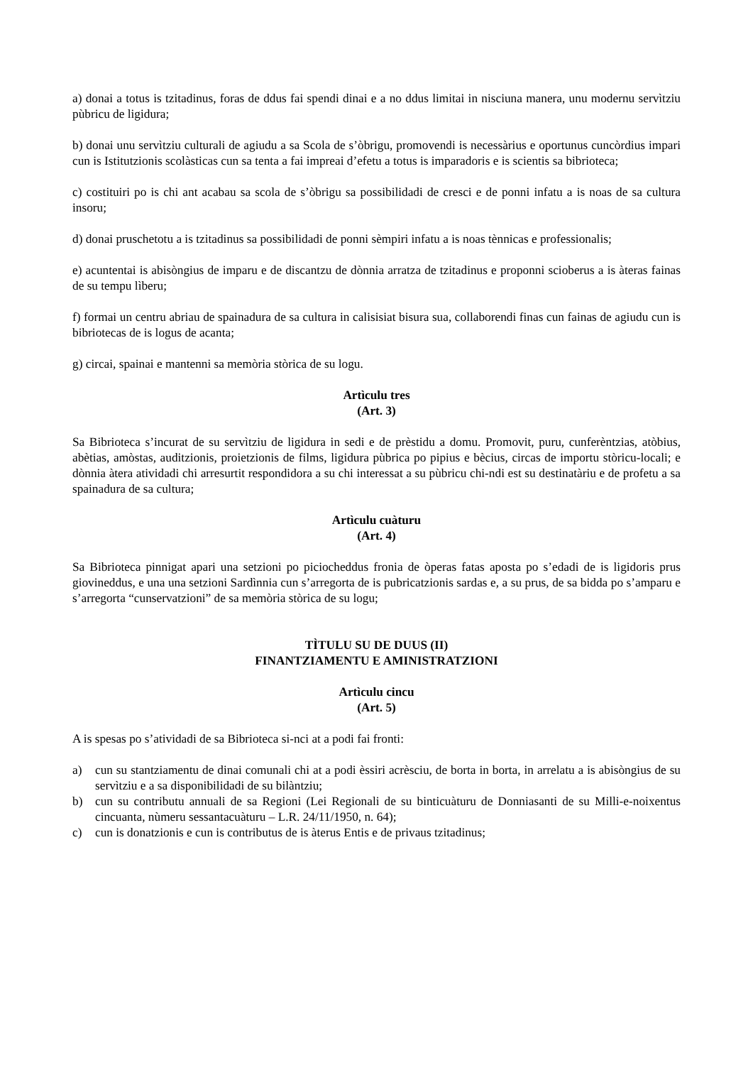a) donai a totus is tzitadinus, foras de ddus fai spendi dinai e a no ddus limitai in nisciuna manera, unu modernu servìtziu pùbricu de ligidura;
b) donai unu servìtziu culturali de agiudu a sa Scola de s’òbrigu, promovendi is necessàrius e oportunus cuncòrdius impari cun is Istitutzionis scolàsticas cun sa tenta a fai impreai d’efetu a totus is imparadoris e is scientis sa bibrioteca;
c) costituiri po is chi ant acabau sa scola de s’òbrigu sa possibilidadi de cresci e de ponni infatu a is noas de sa cultura insoru;
d) donai pruschetotu a is tzitadinus sa possibilidadi de ponni sèmpiri infatu a is noas tènnicas e professionalis;
e) acuntentai is abisòngius de imparu e de discantzu de dònnia arratza de tzitadinus e proponni scioberus a is àteras fainas de su tempu lìberu;
f) formai un centru abriau de spainadura de sa cultura in calisisiat bisura sua, collaborendi finas cun fainas de agiudu cun is bibriotecas de is logus de acanta;
g) circai, spainai e mantenni sa memòria stòrica de su logu.
Artìculu tres
(Art. 3)
Sa Bibrioteca s’incurat de su servìtziu de ligidura in sedi e de prèstidu a domu. Promovit, puru, cunferèntzias, atòbius, abètias, amòstas, auditzionis, proietzionis de films, ligidura pùbrica po pipius e bècius, circas de importu stòricu-locali; e dònnia àtera atividadi chi arresurtit respondidora a su chi interessat a su pùbricu chi-ndi est su destinatàriu e de profetu a sa spainadura de sa cultura;
Artìculu cuàturu
(Art. 4)
Sa Bibrioteca pinnigat apari una setzioni po piciocheddus fronia de òperas fatas aposta po s’edadi de is ligidoris prus giovineddus, e una una setzioni Sardìnnia cun s’arregorta de is pubricatzionis sardas e, a su prus, de sa bidda po s’amparu e s’arregorta “cunservatzioni” de sa memòria stòrica de su logu;
TÌTULU SU DE DUUS (II)
FINANTZIAMENTU E AMINISTRATZIONI
Artìculu cincu
(Art. 5)
A is spesas po s’atividadi de sa Bibrioteca si-nci at a podi fai fronti:
a) cun su stantziamentu de dinai comunali chi at a podi èssiri acrèsciu, de borta in borta, in arrelatu a is abisòngius de su servìtziu e a sa disponibilidadi de su bilàntziu;
b) cun su contributu annuali de sa Regioni (Lei Regionali de su binticuàturu de Donniasanti de su Milli-e-noixentus cincuanta, nùmeru sessantacuàturu – L.R. 24/11/1950, n. 64);
c) cun is donatzionis e cun is contributus de is àterus Entis e de privaus tzitadinus;